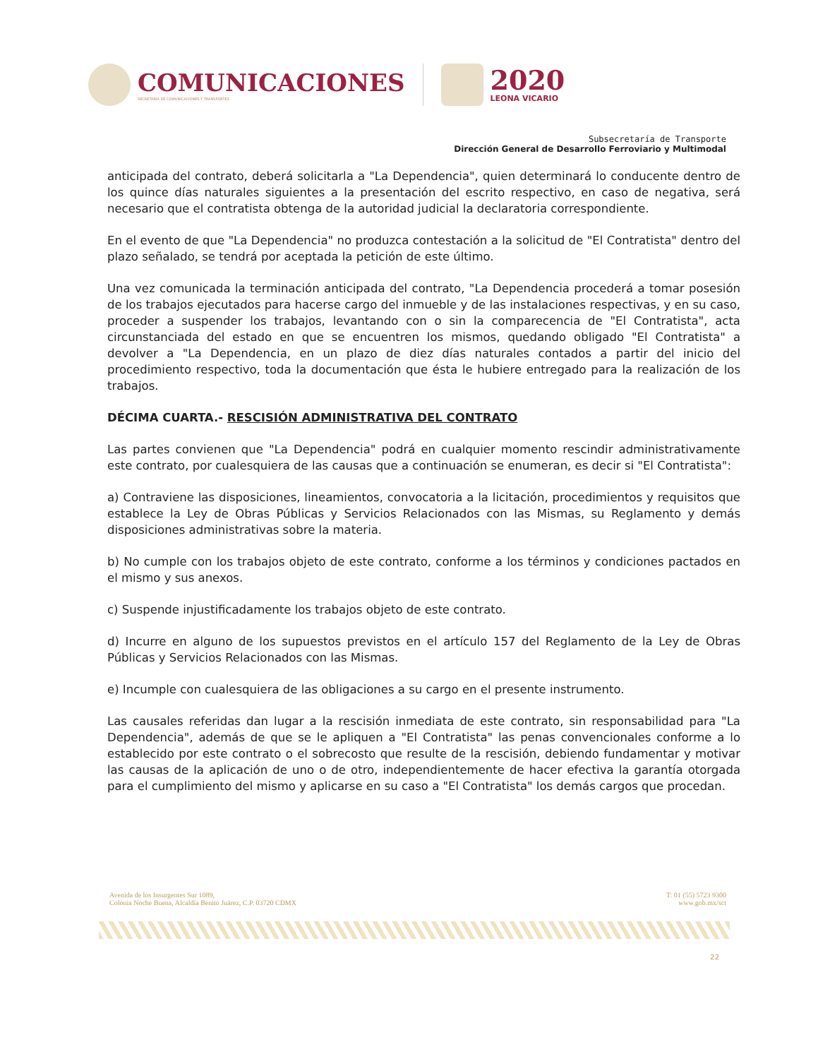COMUNICACIONES
SECRETARÍA DE COMUNICACIONES Y TRANSPORTES
2020
LEONA VICARIO
Subsecretaría de Transporte
Dirección General de Desarrollo Ferroviario y Multimodal
anticipada del contrato, deberá solicitarla a "La Dependencia", quien determinará lo conducente dentro de los quince días naturales siguientes a la presentación del escrito respectivo, en caso de negativa, será necesario que el contratista obtenga de la autoridad judicial la declaratoria correspondiente.
En el evento de que "La Dependencia" no produzca contestación a la solicitud de "El Contratista" dentro del plazo señalado, se tendrá por aceptada la petición de este último.
Una vez comunicada la terminación anticipada del contrato, "La Dependencia procederá a tomar posesión de los trabajos ejecutados para hacerse cargo del inmueble y de las instalaciones respectivas, y en su caso, proceder a suspender los trabajos, levantando con o sin la comparecencia de "El Contratista", acta circunstanciada del estado en que se encuentren los mismos, quedando obligado "El Contratista" a devolver a "La Dependencia, en un plazo de diez días naturales contados a partir del inicio del procedimiento respectivo, toda la documentación que ésta le hubiere entregado para la realización de los trabajos.
DÉCIMA CUARTA.- RESCISIÓN ADMINISTRATIVA DEL CONTRATO
Las partes convienen que "La Dependencia" podrá en cualquier momento rescindir administrativamente este contrato, por cualesquiera de las causas que a continuación se enumeran, es decir si "El Contratista":
a) Contraviene las disposiciones, lineamientos, convocatoria a la licitación, procedimientos y requisitos que establece la Ley de Obras Públicas y Servicios Relacionados con las Mismas, su Reglamento y demás disposiciones administrativas sobre la materia.
b) No cumple con los trabajos objeto de este contrato, conforme a los términos y condiciones pactados en el mismo y sus anexos.
c) Suspende injustificadamente los trabajos objeto de este contrato.
d) Incurre en alguno de los supuestos previstos en el artículo 157 del Reglamento de la Ley de Obras Públicas y Servicios Relacionados con las Mismas.
e) Incumple con cualesquiera de las obligaciones a su cargo en el presente instrumento.
Las causales referidas dan lugar a la rescisión inmediata de este contrato, sin responsabilidad para "La Dependencia", además de que se le apliquen a "El Contratista" las penas convencionales conforme a lo establecido por este contrato o el sobrecosto que resulte de la rescisión, debiendo fundamentar y motivar las causas de la aplicación de uno o de otro, independientemente de hacer efectiva la garantía otorgada para el cumplimiento del mismo y aplicarse en su caso a "El Contratista" los demás cargos que procedan.
Avenida de los Insurgentes Sur 1089,
Colonia Noche Buena, Alcaldía Benito Juárez, C.P. 03720 CDMX
T: 01 (55) 5723 9300
www.gob.mx/sct
22